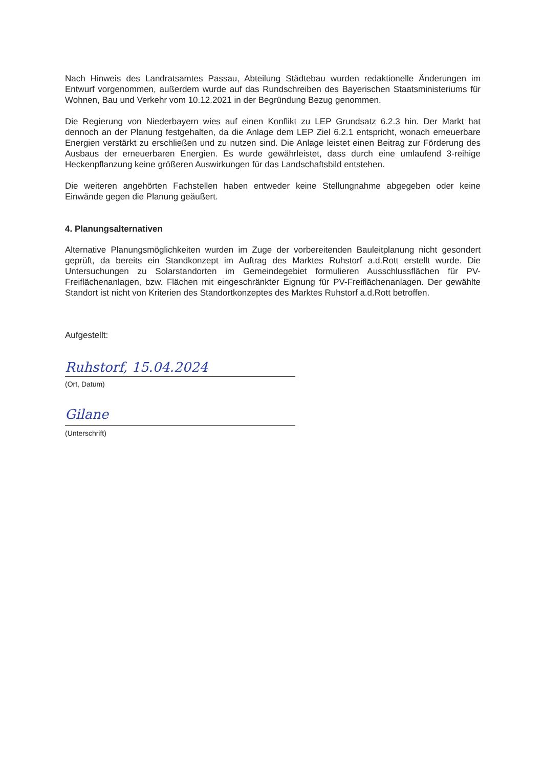Nach Hinweis des Landratsamtes Passau, Abteilung Städtebau wurden redaktionelle Änderungen im Entwurf vorgenommen, außerdem wurde auf das Rundschreiben des Bayerischen Staatsministeriums für Wohnen, Bau und Verkehr vom 10.12.2021 in der Begründung Bezug genommen.
Die Regierung von Niederbayern wies auf einen Konflikt zu LEP Grundsatz 6.2.3 hin. Der Markt hat dennoch an der Planung festgehalten, da die Anlage dem LEP Ziel 6.2.1 entspricht, wonach erneuerbare Energien verstärkt zu erschließen und zu nutzen sind. Die Anlage leistet einen Beitrag zur Förderung des Ausbaus der erneuerbaren Energien. Es wurde gewährleistet, dass durch eine umlaufend 3-reihige Heckenpflanzung keine größeren Auswirkungen für das Landschaftsbild entstehen.
Die weiteren angehörten Fachstellen haben entweder keine Stellungnahme abgegeben oder keine Einwände gegen die Planung geäußert.
4. Planungsalternativen
Alternative Planungsmöglichkeiten wurden im Zuge der vorbereitenden Bauleitplanung nicht gesondert geprüft, da bereits ein Standkonzept im Auftrag des Marktes Ruhstorf a.d.Rott erstellt wurde. Die Untersuchungen zu Solarstandorten im Gemeindegebiet formulieren Ausschlussflächen für PV-Freiflächenanlagen, bzw. Flächen mit eingeschränkter Eignung für PV-Freiflächenanlagen. Der gewählte Standort ist nicht von Kriterien des Standortkonzeptes des Marktes Ruhstorf a.d.Rott betroffen.
Aufgestellt:
Ruhstorf, 15.04.2024
(Ort, Datum)
Gilane
(Unterschrift)